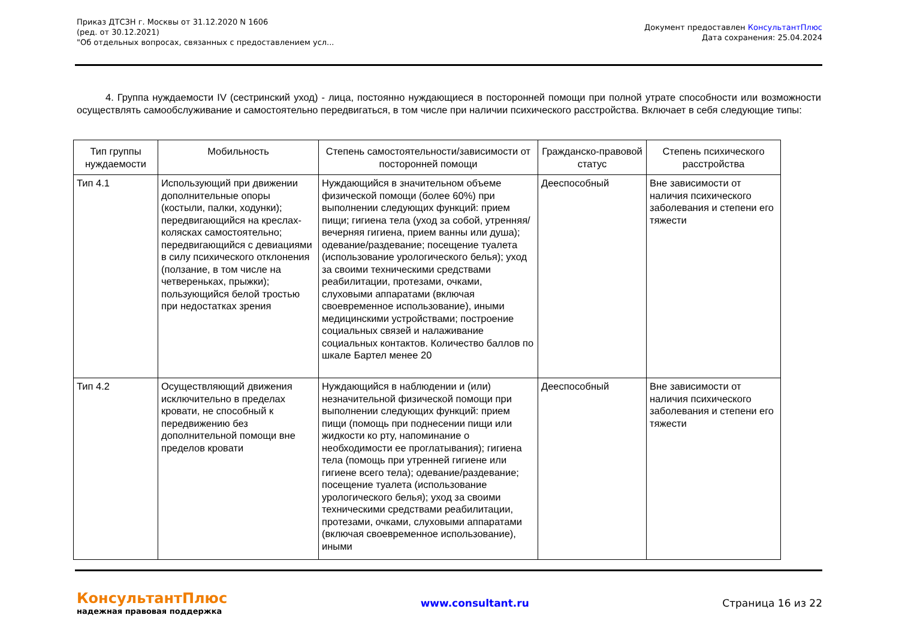Приказ ДТСЗН г. Москвы от 31.12.2020 N 1606
(ред. от 30.12.2021)
"Об отдельных вопросах, связанных с предоставлением усл...
Документ предоставлен КонсультантПлюс
Дата сохранения: 25.04.2024
4. Группа нуждаемости IV (сестринский уход) - лица, постоянно нуждающиеся в посторонней помощи при полной утрате способности или возможности осуществлять самообслуживание и самостоятельно передвигаться, в том числе при наличии психического расстройства. Включает в себя следующие типы:
| Тип группы нуждаемости | Мобильность | Степень самостоятельности/зависимости от посторонней помощи | Гражданско-правовой статус | Степень психического расстройства |
| --- | --- | --- | --- | --- |
| Тип 4.1 | Использующий при движении дополнительные опоры (костыли, палки, ходунки); передвигающийся на креслах-колясках самостоятельно; передвигающийся с девиациями в силу психического отклонения (ползание, в том числе на четвереньках, прыжки); пользующийся белой тростью при недостатках зрения | Нуждающийся в значительном объеме физической помощи (более 60%) при выполнении следующих функций: прием пищи; гигиена тела (уход за собой, утренняя/вечерняя гигиена, прием ванны или душа); одевание/раздевание; посещение туалета (использование урологического белья); уход за своими техническими средствами реабилитации, протезами, очками, слуховыми аппаратами (включая своевременное использование), иными медицинскими устройствами; построение социальных связей и налаживание социальных контактов. Количество баллов по шкале Бартел менее 20 | Дееспособный | Вне зависимости от наличия психического заболевания и степени его тяжести |
| Тип 4.2 | Осуществляющий движения исключительно в пределах кровати, не способный к передвижению без дополнительной помощи вне пределов кровати | Нуждающийся в наблюдении и (или) незначительной физической помощи при выполнении следующих функций: прием пищи (помощь при поднесении пищи или жидкости ко рту, напоминание о необходимости ее проглатывания); гигиена тела (помощь при утренней гигиене или гигиене всего тела); одевание/раздевание; посещение туалета (использование урологического белья); уход за своими техническими средствами реабилитации, протезами, очками, слуховыми аппаратами (включая своевременное использование), иными | Дееспособный | Вне зависимости от наличия психического заболевания и степени его тяжести |
КонсультантПлюс
надежная правовая поддержка
www.consultant.ru Страница 16 из 22